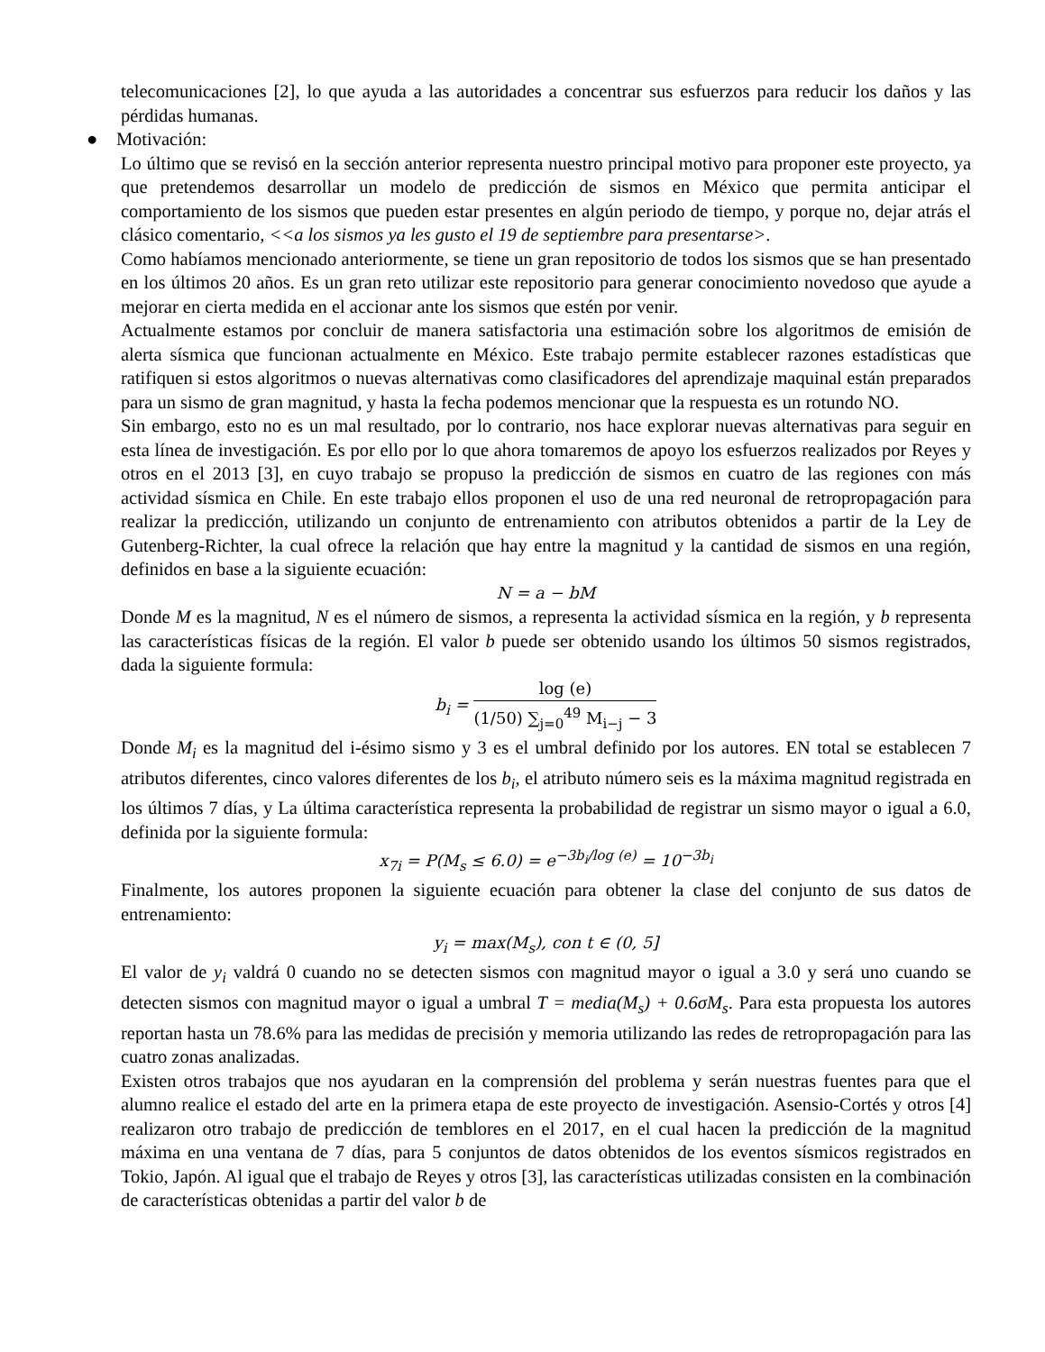telecomunicaciones [2], lo que ayuda a las autoridades a concentrar sus esfuerzos para reducir los daños y las pérdidas humanas.
● Motivación:
Lo último que se revisó en la sección anterior representa nuestro principal motivo para proponer este proyecto, ya que pretendemos desarrollar un modelo de predicción de sismos en México que permita anticipar el comportamiento de los sismos que pueden estar presentes en algún periodo de tiempo, y porque no, dejar atrás el clásico comentario, <<a los sismos ya les gusto el 19 de septiembre para presentarse>.
Como habíamos mencionado anteriormente, se tiene un gran repositorio de todos los sismos que se han presentado en los últimos 20 años. Es un gran reto utilizar este repositorio para generar conocimiento novedoso que ayude a mejorar en cierta medida en el accionar ante los sismos que estén por venir.
Actualmente estamos por concluir de manera satisfactoria una estimación sobre los algoritmos de emisión de alerta sísmica que funcionan actualmente en México. Este trabajo permite establecer razones estadísticas que ratifiquen si estos algoritmos o nuevas alternativas como clasificadores del aprendizaje maquinal están preparados para un sismo de gran magnitud, y hasta la fecha podemos mencionar que la respuesta es un rotundo NO.
Sin embargo, esto no es un mal resultado, por lo contrario, nos hace explorar nuevas alternativas para seguir en esta línea de investigación. Es por ello por lo que ahora tomaremos de apoyo los esfuerzos realizados por Reyes y otros en el 2013 [3], en cuyo trabajo se propuso la predicción de sismos en cuatro de las regiones con más actividad sísmica en Chile. En este trabajo ellos proponen el uso de una red neuronal de retropropagación para realizar la predicción, utilizando un conjunto de entrenamiento con atributos obtenidos a partir de la Ley de Gutenberg-Richter, la cual ofrece la relación que hay entre la magnitud y la cantidad de sismos en una región, definidos en base a la siguiente ecuación:
N = a − bM
Donde M es la magnitud, N es el número de sismos, a representa la actividad sísmica en la región, y b representa las características físicas de la región. El valor b puede ser obtenido usando los últimos 50 sismos registrados, dada la siguiente formula:
b<sub>i</sub> = log (e) (1/50) ∑<sub>j=0</sub><sup>49</sup> M<sub>i−j</sub> − 3
Donde M<sub>i</sub> es la magnitud del i-ésimo sismo y 3 es el umbral definido por los autores. EN total se establecen 7 atributos diferentes, cinco valores diferentes de los b<sub>i</sub>, el atributo número seis es la máxima magnitud registrada en los últimos 7 días, y La última característica representa la probabilidad de registrar un sismo mayor o igual a 6.0, definida por la siguiente formula:
x<sub>7i</sub> = P(M<sub>s</sub> ≤ 6.0) = e<sup>−3b<sub>i</sub>/log (e)</sup> = 10<sup>−3b<sub>i</sub></sup>
Finalmente, los autores proponen la siguiente ecuación para obtener la clase del conjunto de sus datos de entrenamiento:
y<sub>i</sub> = max(M<sub>s</sub>), con t ∈ (0, 5]
El valor de y<sub>i</sub> valdrá 0 cuando no se detecten sismos con magnitud mayor o igual a 3.0 y será uno cuando se detecten sismos con magnitud mayor o igual a umbral T = media(M<sub>s</sub>) + 0.6σM<sub>s</sub>. Para esta propuesta los autores reportan hasta un 78.6% para las medidas de precisión y memoria utilizando las redes de retropropagación para las cuatro zonas analizadas.
Existen otros trabajos que nos ayudaran en la comprensión del problema y serán nuestras fuentes para que el alumno realice el estado del arte en la primera etapa de este proyecto de investigación. Asensio-Cortés y otros [4] realizaron otro trabajo de predicción de temblores en el 2017, en el cual hacen la predicción de la magnitud máxima en una ventana de 7 días, para 5 conjuntos de datos obtenidos de los eventos sísmicos registrados en Tokio, Japón. Al igual que el trabajo de Reyes y otros [3], las características utilizadas consisten en la combinación de características obtenidas a partir del valor b de